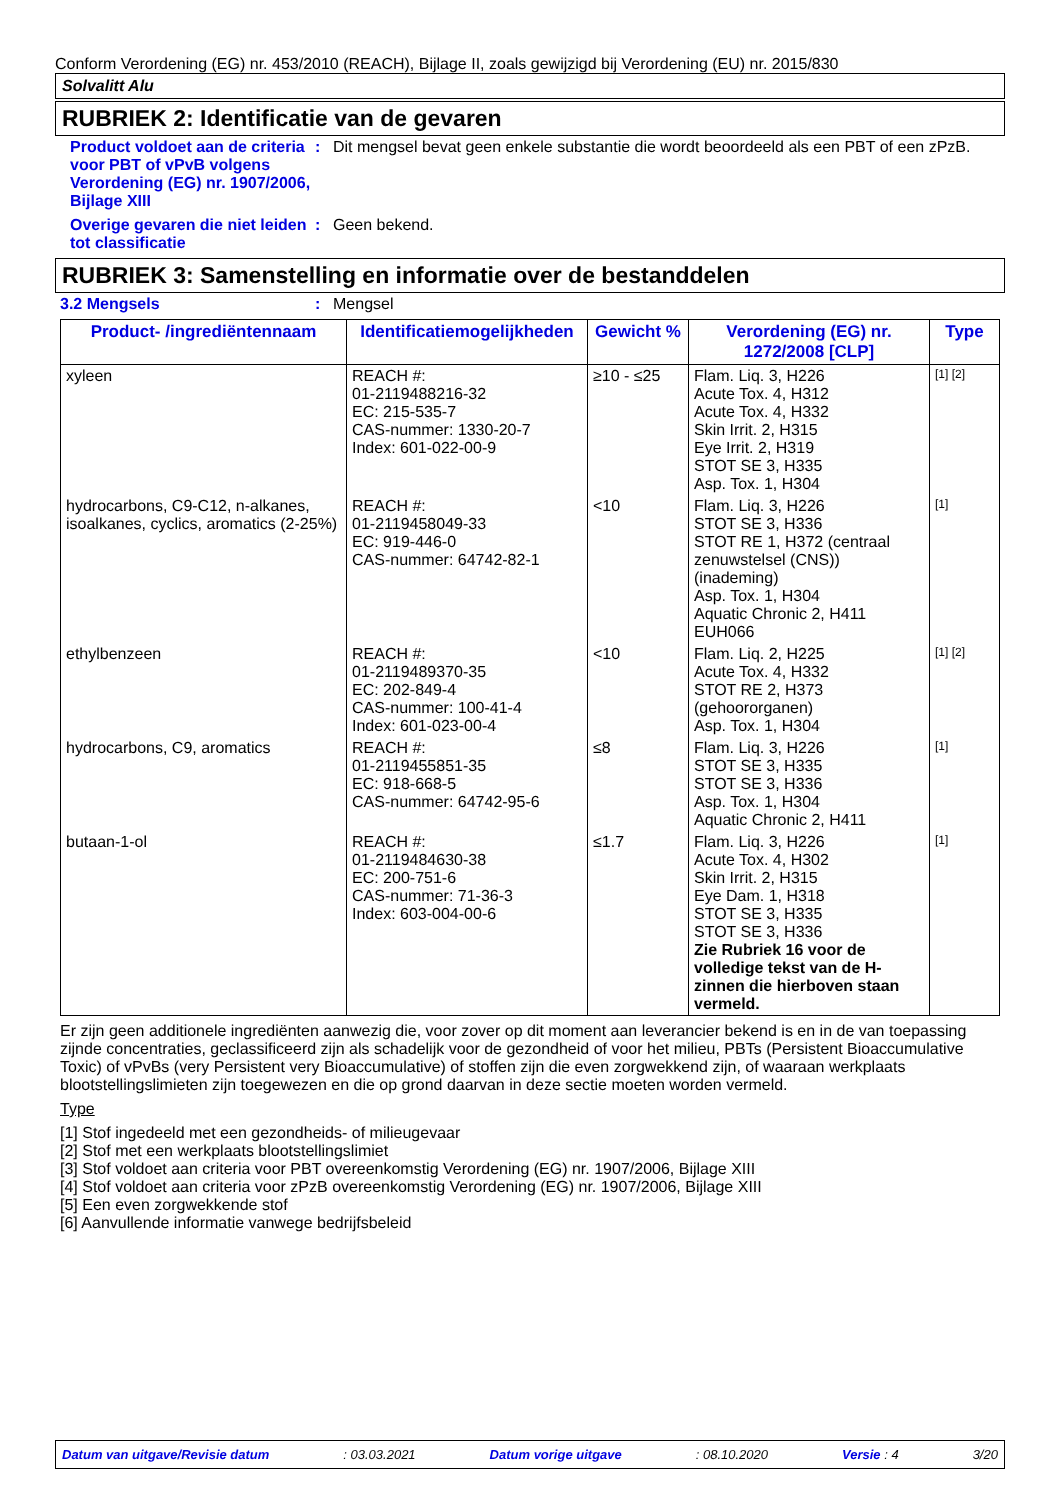Conform Verordening (EG) nr. 453/2010 (REACH), Bijlage II, zoals gewijzigd bij Verordening (EU) nr. 2015/830
Solvalitt Alu
RUBRIEK 2: Identificatie van de gevaren
Product voldoet aan de criteria voor PBT of vPvB volgens Verordening (EG) nr. 1907/2006, Bijlage XIII
: Dit mengsel bevat geen enkele substantie die wordt beoordeeld als een PBT of een zPzB.
Overige gevaren die niet leiden tot classificatie
: Geen bekend.
RUBRIEK 3: Samenstelling en informatie over de bestanddelen
3.2 Mengsels : Mengsel
| Product- /ingrediëntennaam | Identificatiemogelijkheden | Gewicht % | Verordening (EG) nr. 1272/2008 [CLP] | Type |
| --- | --- | --- | --- | --- |
| xyleen | REACH #: 01-2119488216-32 EC: 215-535-7 CAS-nummer: 1330-20-7 Index: 601-022-00-9 | ≥10 - ≤25 | Flam. Liq. 3, H226 Acute Tox. 4, H312 Acute Tox. 4, H332 Skin Irrit. 2, H315 Eye Irrit. 2, H319 STOT SE 3, H335 Asp. Tox. 1, H304 | [1] [2] |
| hydrocarbons, C9-C12, n-alkanes, isoalkanes, cyclics, aromatics (2-25%) | REACH #: 01-2119458049-33 EC: 919-446-0 CAS-nummer: 64742-82-1 | <10 | Flam. Liq. 3, H226 STOT SE 3, H336 STOT RE 1, H372 (centraal zenuwstelsel (CNS)) (inademing) Asp. Tox. 1, H304 Aquatic Chronic 2, H411 EUH066 | [1] |
| ethylbenzeen | REACH #: 01-2119489370-35 EC: 202-849-4 CAS-nummer: 100-41-4 Index: 601-023-00-4 | <10 | Flam. Liq. 2, H225 Acute Tox. 4, H332 STOT RE 2, H373 (gehoororganen) Asp. Tox. 1, H304 | [1] [2] |
| hydrocarbons, C9, aromatics | REACH #: 01-2119455851-35 EC: 918-668-5 CAS-nummer: 64742-95-6 | ≤8 | Flam. Liq. 3, H226 STOT SE 3, H335 STOT SE 3, H336 Asp. Tox. 1, H304 Aquatic Chronic 2, H411 | [1] |
| butaan-1-ol | REACH #: 01-2119484630-38 EC: 200-751-6 CAS-nummer: 71-36-3 Index: 603-004-00-6 | ≤1.7 | Flam. Liq. 3, H226 Acute Tox. 4, H302 Skin Irrit. 2, H315 Eye Dam. 1, H318 STOT SE 3, H335 STOT SE 3, H336 Zie Rubriek 16 voor de volledige tekst van de H-zinnen die hierboven staan vermeld. | [1] |
Er zijn geen additionele ingrediënten aanwezig die, voor zover op dit moment aan leverancier bekend is en in de van toepassing zijnde concentraties, geclassificeerd zijn als schadelijk voor de gezondheid of voor het milieu, PBTs (Persistent Bioaccumulative Toxic) of vPvBs (very Persistent very Bioaccumulative) of stoffen zijn die even zorgwekkend zijn, of waaraan werkplaats blootstellingslimieten zijn toegewezen en die op grond daarvan in deze sectie moeten worden vermeld.
Type
[1] Stof ingedeeld met een gezondheids- of milieugevaar
[2] Stof met een werkplaats blootstellingslimiet
[3] Stof voldoet aan criteria voor PBT overeenkomstig Verordening (EG) nr. 1907/2006, Bijlage XIII
[4] Stof voldoet aan criteria voor zPzB overeenkomstig Verordening (EG) nr. 1907/2006, Bijlage XIII
[5] Een even zorgwekkende stof
[6] Aanvullende informatie vanwege bedrijfsbeleid
Datum van uitgave/Revisie datum: 03.03.2021 Datum vorige uitgave: 08.10.2020 Versie : 4 3/20